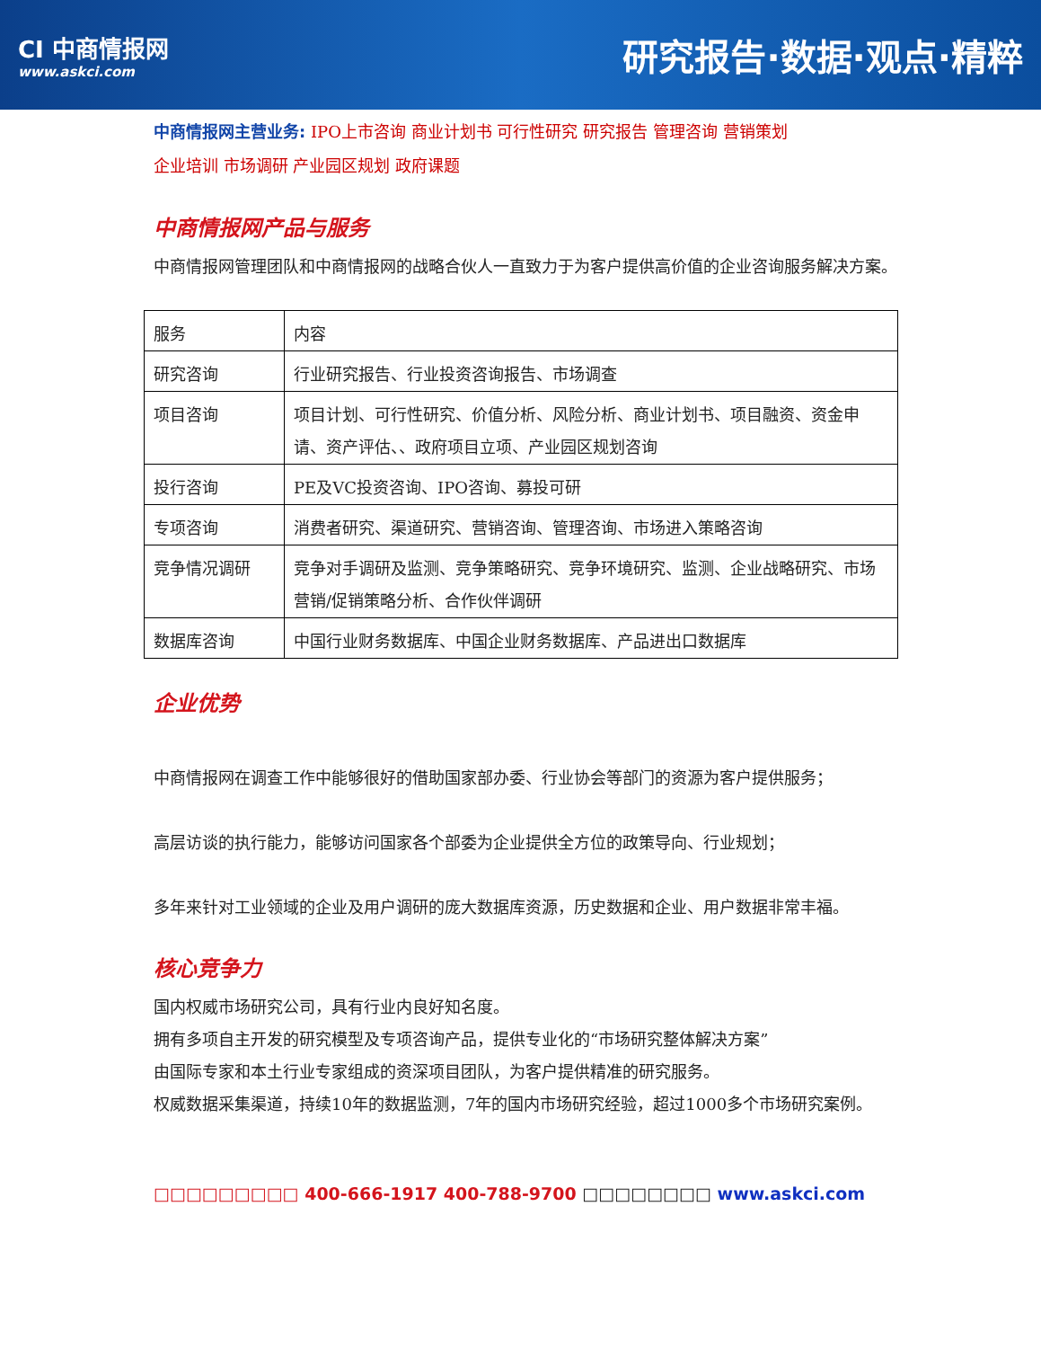CI 中商情报网
www.askci.com
研究报告·数据·观点·精粹
中商情报网主营业务: IPO上市咨询 商业计划书 可行性研究 研究报告 管理咨询 营销策划
企业培训 市场调研 产业园区规划 政府课题
中商情报网产品与服务
中商情报网管理团队和中商情报网的战略合伙人一直致力于为客户提供高价值的企业咨询服务解决方案。
| 服务 | 内容 |
| 研究咨询 | 行业研究报告、行业投资咨询报告、市场调查 |
| 项目咨询 | 项目计划、可行性研究、价值分析、风险分析、商业计划书、项目融资、资金申请、资产评估、、政府项目立项、产业园区规划咨询 |
| 投行咨询 | PE及VC投资咨询、IPO咨询、募投可研 |
| 专项咨询 | 消费者研究、渠道研究、营销咨询、管理咨询、市场进入策略咨询 |
| 竞争情况调研 | 竞争对手调研及监测、竞争策略研究、竞争环境研究、监测、企业战略研究、市场营销/促销策略分析、合作伙伴调研 |
| 数据库咨询 | 中国行业财务数据库、中国企业财务数据库、产品进出口数据库 |
企业优势
中商情报网在调查工作中能够很好的借助国家部办委、行业协会等部门的资源为客户提供服务；
高层访谈的执行能力，能够访问国家各个部委为企业提供全方位的政策导向、行业规划；
多年来针对工业领域的企业及用户调研的庞大数据库资源，历史数据和企业、用户数据非常丰福。
核心竞争力
国内权威市场研究公司，具有行业内良好知名度。
拥有多项自主开发的研究模型及专项咨询产品，提供专业化的“市场研究整体解决方案”
由国际专家和本土行业专家组成的资深项目团队，为客户提供精准的研究服务。
权威数据采集渠道，持续10年的数据监测，7年的国内市场研究经验，超过1000多个市场研究案例。
□□□□□□□□□ 400-666-1917 400-788-9700 □□□□□□□□ www.askci.com